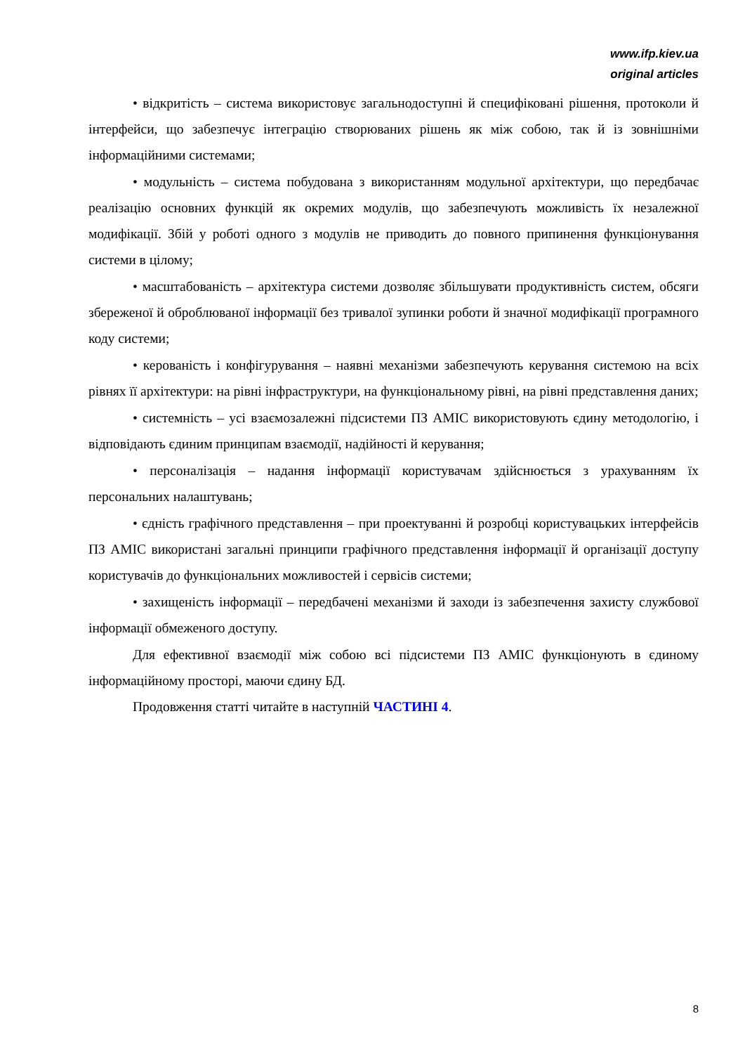www.ifp.kiev.ua
original articles
• відкритість – система використовує загальнодоступні й специфіковані рішення, протоколи й інтерфейси, що забезпечує інтеграцію створюваних рішень як між собою, так й із зовнішніми інформаційними системами;
• модульність – система побудована з використанням модульної архітектури, що передбачає реалізацію основних функцій як окремих модулів, що забезпечують можливість їх незалежної модифікації. Збій у роботі одного з модулів не приводить до повного припинення функціонування системи в цілому;
• масштабованість – архітектура системи дозволяє збільшувати продуктивність систем, обсяги збереженої й оброблюваної інформації без тривалої зупинки роботи й значної модифікації програмного коду системи;
• керованість і конфігурування – наявні механізми забезпечують керування системою на всіх рівнях її архітектури: на рівні інфраструктури, на функціональному рівні, на рівні представлення даних;
• системність – усі взаємозалежні підсистеми ПЗ АМІС використовують єдину методологію, і відповідають єдиним принципам взаємодії, надійності й керування;
• персоналізація – надання інформації користувачам здійснюється з урахуванням їх персональних налаштувань;
• єдність графічного представлення – при проектуванні й розробці користувацьких інтерфейсів ПЗ АМІС використані загальні принципи графічного представлення інформації й організації доступу користувачів до функціональних можливостей і сервісів системи;
• захищеність інформації – передбачені механізми й заходи із забезпечення захисту службової інформації обмеженого доступу.
Для ефективної взаємодії між собою всі підсистеми ПЗ АМІС функціонують в єдиному інформаційному просторі, маючи єдину БД.
Продовження статті читайте в наступній ЧАСТИНІ 4.
8